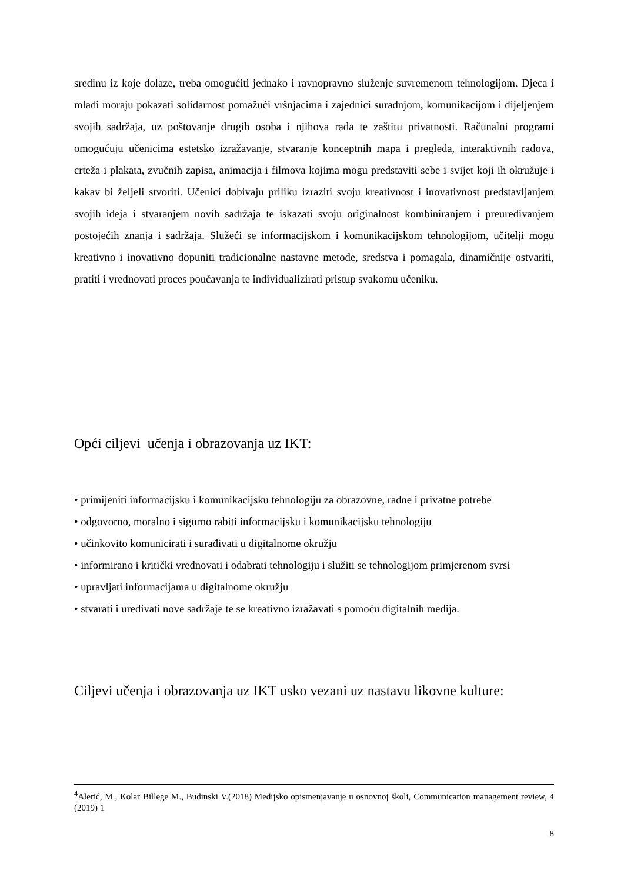sredinu iz koje dolaze, treba omogućiti jednako i ravnopravno služenje suvremenom tehnologijom. Djeca i mladi moraju pokazati solidarnost pomažući vršnjacima i zajednici suradnjom, komunikacijom i dijeljenjem svojih sadržaja, uz poštovanje drugih osoba i njihova rada te zaštitu privatnosti. Računalni programi omogućuju učenicima estetsko izražavanje, stvaranje konceptnih mapa i pregleda, interaktivnih radova, crteža i plakata, zvučnih zapisa, animacija i filmova kojima mogu predstaviti sebe i svijet koji ih okružuje i kakav bi željeli stvoriti. Učenici dobivaju priliku izraziti svoju kreativnost i inovativnost predstavljanjem svojih ideja i stvaranjem novih sadržaja te iskazati svoju originalnost kombiniranjem i preuređivanjem postojećih znanja i sadržaja. Služeći se informacijskom i komunikacijskom tehnologijom, učitelji mogu kreativno i inovativno dopuniti tradicionalne nastavne metode, sredstva i pomagala, dinamičnije ostvariti, pratiti i vrednovati proces poučavanja te individualizirati pristup svakomu učeniku.
Opći ciljevi učenja i obrazovanja uz IKT:
• primijeniti informacijsku i komunikacijsku tehnologiju za obrazovne, radne i privatne potrebe
• odgovorno, moralno i sigurno rabiti informacijsku i komunikacijsku tehnologiju
• učinkovito komunicirati i surađivati u digitalnome okružju
• informirano i kritički vrednovati i odabrati tehnologiju i služiti se tehnologijom primjerenom svrsi
• upravljati informacijama u digitalnome okružju
• stvarati i uređivati nove sadržaje te se kreativno izražavati s pomoću digitalnih medija.
Ciljevi učenja i obrazovanja uz IKT usko vezani uz nastavu likovne kulture:
<sup>4</sup> Alerić, M., Kolar Billege M., Budinski V.(2018) Medijsko opismenjavanje u osnovnoj školi, Communication management review, 4 (2019) 1
8